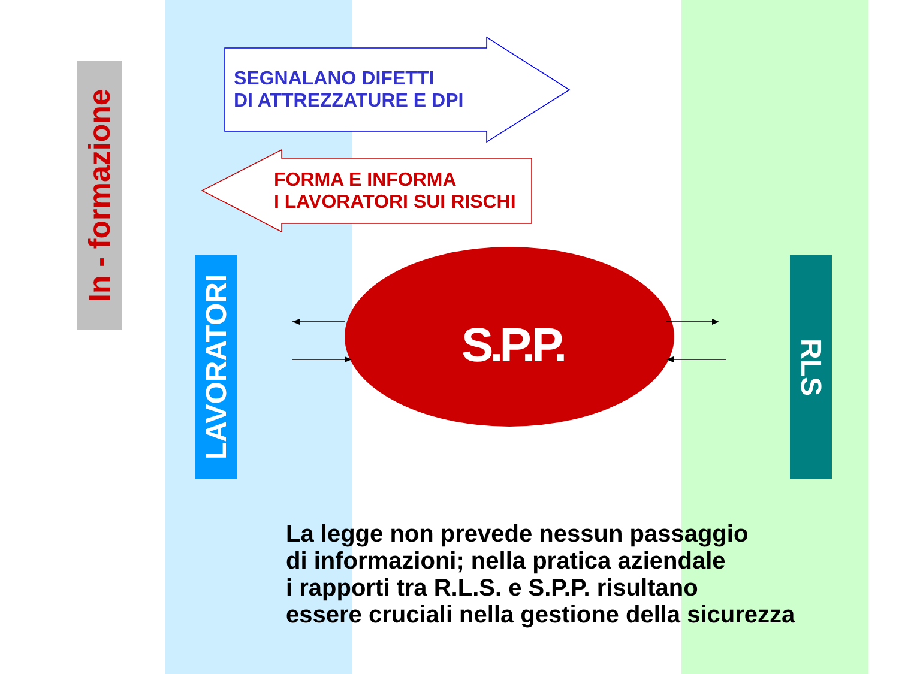In - formazione
LAVORATORI
RLS
SEGNALANO DIFETTI
DI ATTREZZATURE E DPI
FORMA E INFORMA
I LAVORATORI SUI RISCHI
S.P.P.
La legge non prevede nessun passaggio
di informazioni; nella pratica aziendale
i rapporti tra R.L.S. e S.P.P. risultano
essere cruciali nella gestione della sicurezza